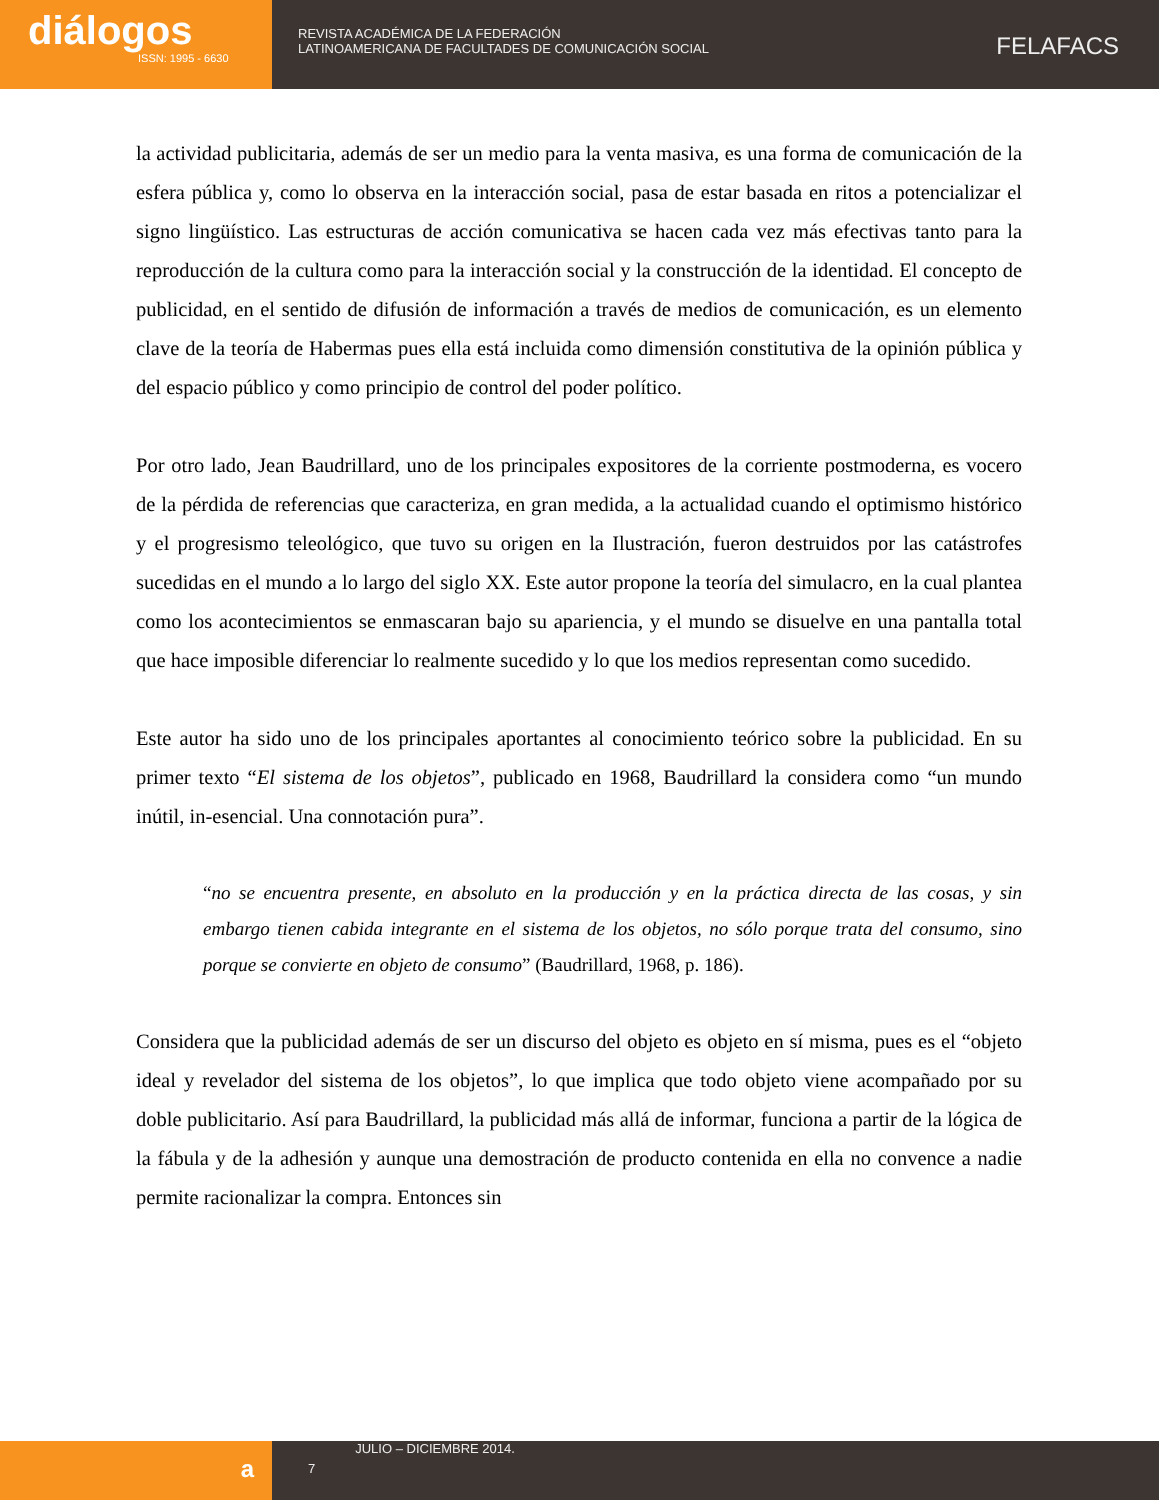diálogos
ISSN: 1995 - 6630
REVISTA ACADÉMICA DE LA FEDERACIÓN
LATINOAMERICANA DE FACULTADES DE COMUNICACIÓN SOCIAL
FELAFACS
la actividad publicitaria, además de ser un medio para la venta masiva, es una forma de comunicación de la esfera pública y, como lo observa en la interacción social, pasa de estar basada en ritos a potencializar el signo lingüístico. Las estructuras de acción comunicativa se hacen cada vez más efectivas tanto para la reproducción de la cultura como para la interacción social y la construcción de la identidad. El concepto de publicidad, en el sentido de difusión de información a través de medios de comunicación, es un elemento clave de la teoría de Habermas pues ella está incluida como dimensión constitutiva de la opinión pública y del espacio público y como principio de control del poder político.
Por otro lado, Jean Baudrillard, uno de los principales expositores de la corriente postmoderna, es vocero de la pérdida de referencias que caracteriza, en gran medida, a la actualidad cuando el optimismo histórico y el progresismo teleológico, que tuvo su origen en la Ilustración, fueron destruidos por las catástrofes sucedidas en el mundo a lo largo del siglo XX. Este autor propone la teoría del simulacro, en la cual plantea como los acontecimientos se enmascaran bajo su apariencia, y el mundo se disuelve en una pantalla total que hace imposible diferenciar lo realmente sucedido y lo que los medios representan como sucedido.
Este autor ha sido uno de los principales aportantes al conocimiento teórico sobre la publicidad. En su primer texto “El sistema de los objetos”, publicado en 1968, Baudrillard la considera como “un mundo inútil, in-esencial. Una connotación pura”.
“no se encuentra presente, en absoluto en la producción y en la práctica directa de las cosas, y sin embargo tienen cabida integrante en el sistema de los objetos, no sólo porque trata del consumo, sino porque se convierte en objeto de consumo” (Baudrillard, 1968, p. 186).
Considera que la publicidad además de ser un discurso del objeto es objeto en sí misma, pues es el “objeto ideal y revelador del sistema de los objetos”, lo que implica que todo objeto viene acompañado por su doble publicitario. Así para Baudrillard, la publicidad más allá de informar, funciona a partir de la lógica de la fábula y de la adhesión y aunque una demostración de producto contenida en ella no convence a nadie permite racionalizar la compra. Entonces sin
a
7
JULIO – DICIEMBRE 2014.